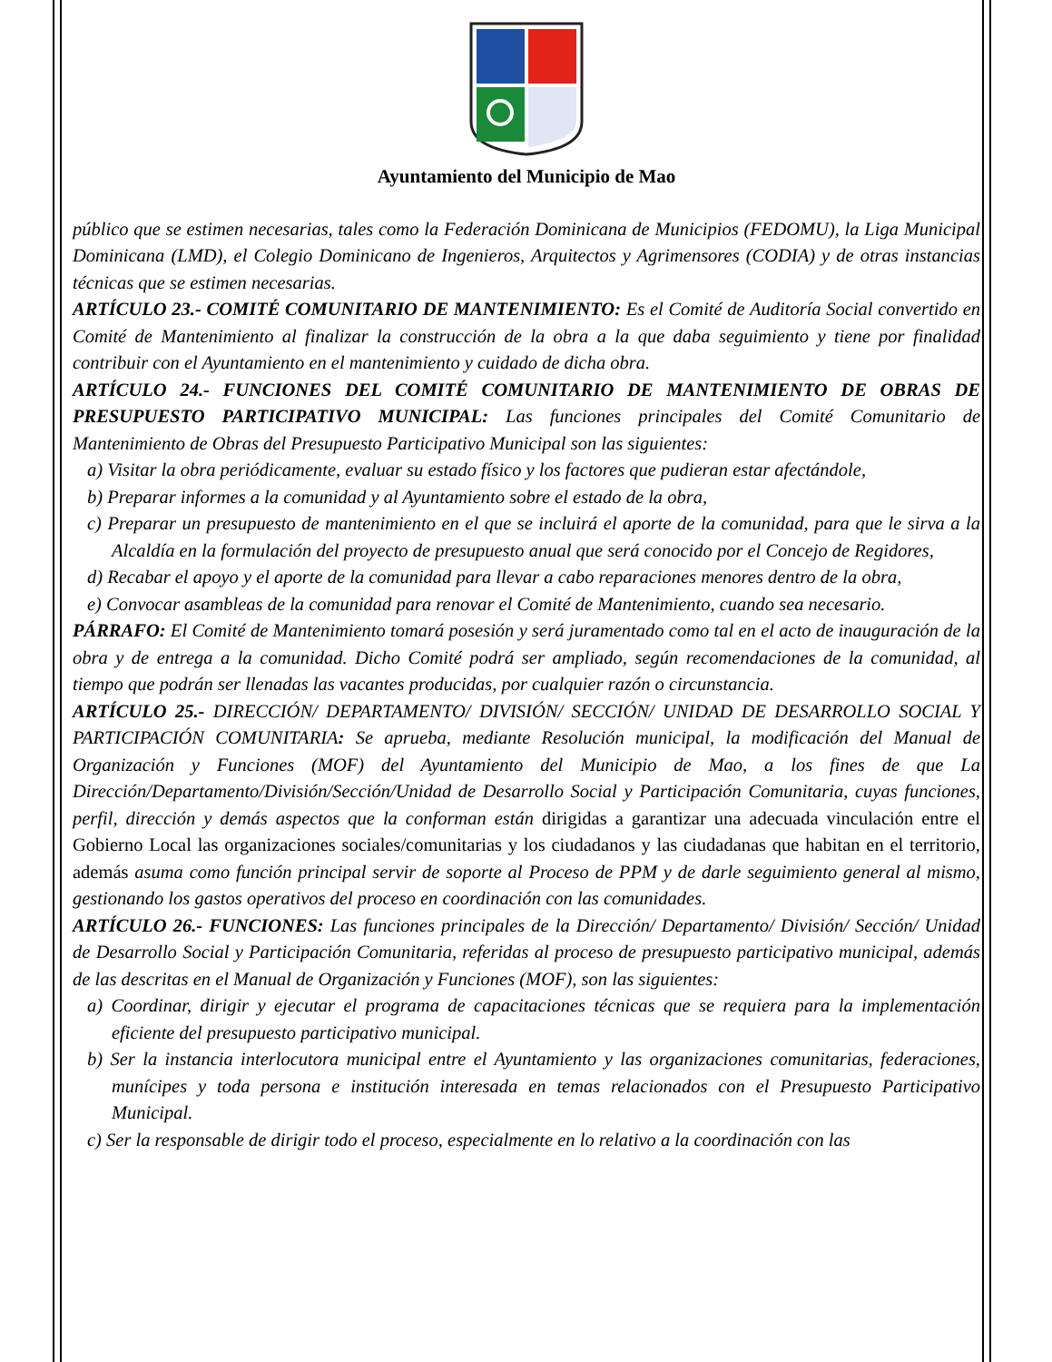Ayuntamiento del Municipio de Mao
público que se estimen necesarias, tales como la Federación Dominicana de Municipios (FEDOMU), la Liga Municipal Dominicana (LMD), el Colegio Dominicano de Ingenieros, Arquitectos y Agrimensores (CODIA) y de otras instancias técnicas que se estimen necesarias.
ARTÍCULO 23.- COMITÉ COMUNITARIO DE MANTENIMIENTO: Es el Comité de Auditoría Social convertido en Comité de Mantenimiento al finalizar la construcción de la obra a la que daba seguimiento y tiene por finalidad contribuir con el Ayuntamiento en el mantenimiento y cuidado de dicha obra.
ARTÍCULO 24.- FUNCIONES DEL COMITÉ COMUNITARIO DE MANTENIMIENTO DE OBRAS DE PRESUPUESTO PARTICIPATIVO MUNICIPAL: Las funciones principales del Comité Comunitario de Mantenimiento de Obras del Presupuesto Participativo Municipal son las siguientes:
a) Visitar la obra periódicamente, evaluar su estado físico y los factores que pudieran estar afectándole,
b) Preparar informes a la comunidad y al Ayuntamiento sobre el estado de la obra,
c) Preparar un presupuesto de mantenimiento en el que se incluirá el aporte de la comunidad, para que le sirva a la Alcaldía en la formulación del proyecto de presupuesto anual que será conocido por el Concejo de Regidores,
d) Recabar el apoyo y el aporte de la comunidad para llevar a cabo reparaciones menores dentro de la obra,
e) Convocar asambleas de la comunidad para renovar el Comité de Mantenimiento, cuando sea necesario.
PÁRRAFO: El Comité de Mantenimiento tomará posesión y será juramentado como tal en el acto de inauguración de la obra y de entrega a la comunidad. Dicho Comité podrá ser ampliado, según recomendaciones de la comunidad, al tiempo que podrán ser llenadas las vacantes producidas, por cualquier razón o circunstancia.
ARTÍCULO 25.- DIRECCIÓN/ DEPARTAMENTO/ DIVISIÓN/ SECCIÓN/ UNIDAD DE DESARROLLO SOCIAL Y PARTICIPACIÓN COMUNITARIA: Se aprueba, mediante Resolución municipal, la modificación del Manual de Organización y Funciones (MOF) del Ayuntamiento del Municipio de Mao, a los fines de que La Dirección/Departamento/División/Sección/Unidad de Desarrollo Social y Participación Comunitaria, cuyas funciones, perfil, dirección y demás aspectos que la conforman están dirigidas a garantizar una adecuada vinculación entre el Gobierno Local las organizaciones sociales/comunitarias y los ciudadanos y las ciudadanas que habitan en el territorio, además asuma como función principal servir de soporte al Proceso de PPM y de darle seguimiento general al mismo, gestionando los gastos operativos del proceso en coordinación con las comunidades.
ARTÍCULO 26.- FUNCIONES: Las funciones principales de la Dirección/ Departamento/ División/ Sección/ Unidad de Desarrollo Social y Participación Comunitaria, referidas al proceso de presupuesto participativo municipal, además de las descritas en el Manual de Organización y Funciones (MOF), son las siguientes:
a) Coordinar, dirigir y ejecutar el programa de capacitaciones técnicas que se requiera para la implementación eficiente del presupuesto participativo municipal.
b) Ser la instancia interlocutora municipal entre el Ayuntamiento y las organizaciones comunitarias, federaciones, munícipes y toda persona e institución interesada en temas relacionados con el Presupuesto Participativo Municipal.
c) Ser la responsable de dirigir todo el proceso, especialmente en lo relativo a la coordinación con las